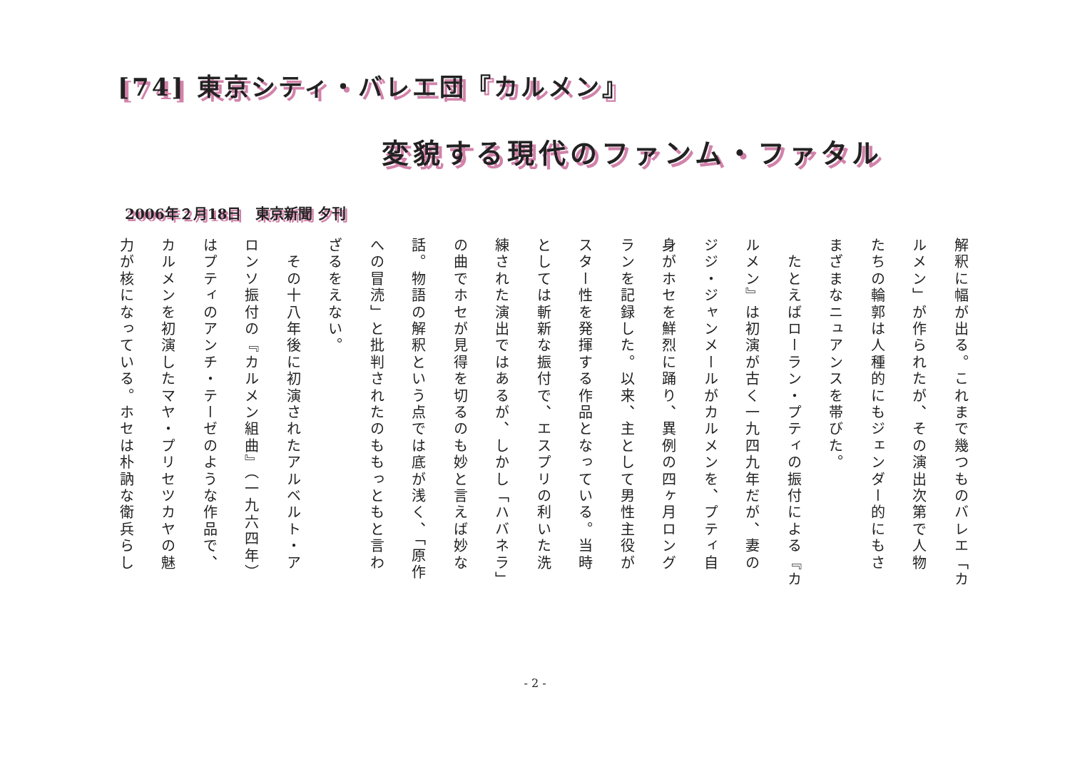[74] 東京シティ・バレエ団『カルメン』
変貌する現代のファンム・ファタル
2006年２月18日　東京新聞 夕刊
解釈に幅が出る。これまで幾つものバレエ「カ
ルメン」が作られたが、その演出次第で人物
たちの輪郭は人種的にもジェンダー的にもさ
まざまなニュアンスを帯びた。
　たとえばローラン・プティの振付による『カ
ルメン』は初演が古く一九四九年だが、妻の
ジジ・ジャンメールがカルメンを、プティ自
身がホセを鮮烈に踊り、異例の四ヶ月ロング
ランを記録した。以来、主として男性主役が
スター性を発揮する作品となっている。当時
としては斬新な振付で、エスプリの利いた洗
練された演出ではあるが、しかし「ハバネラ」
の曲でホセが見得を切るのも妙と言えば妙な
話。物語の解釈という点では底が浅く、「原作
への冒涜」と批判されたのももっともと言わ
ざるをえない。
　その十八年後に初演されたアルベルト・ア
ロンソ振付の『カルメン組曲』（一九六四年）
はプティのアンチ・テーゼのような作品で、
カルメンを初演したマヤ・プリセツカヤの魅
力が核になっている。ホセは朴訥な衛兵らし
- 2 -